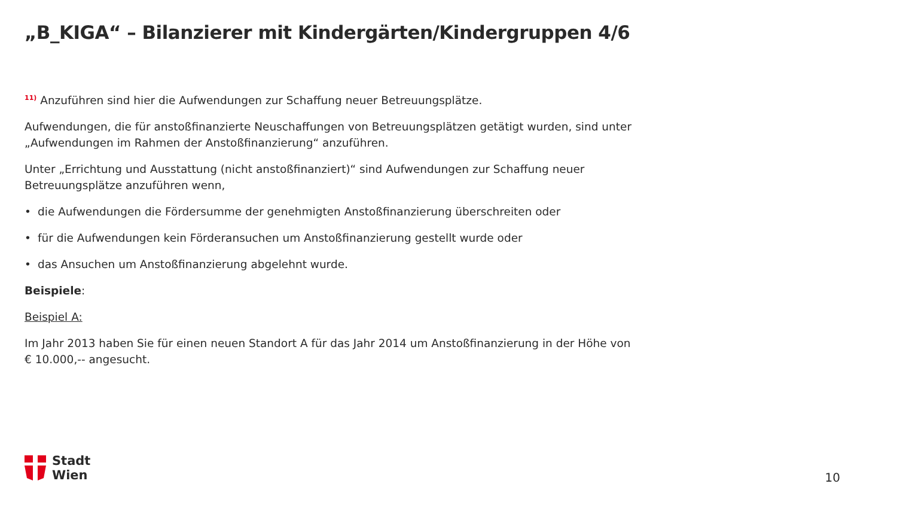„B_KIGA“ – Bilanzierer mit Kindergärten/Kindergruppen 4/6
<sup>11)</sup> Anzuführen sind hier die Aufwendungen zur Schaffung neuer Betreuungsplätze.
Aufwendungen, die für anstoßfinanzierte Neuschaffungen von Betreuungsplätzen getätigt wurden, sind unter „Aufwendungen im Rahmen der Anstoßfinanzierung“ anzuführen.
Unter „Errichtung und Ausstattung (nicht anstoßfinanziert)“ sind Aufwendungen zur Schaffung neuer Betreuungsplätze anzuführen wenn,
• die Aufwendungen die Fördersumme der genehmigten Anstoßfinanzierung überschreiten oder
• für die Aufwendungen kein Förderansuchen um Anstoßfinanzierung gestellt wurde oder
• das Ansuchen um Anstoßfinanzierung abgelehnt wurde.
Beispiele:
Beispiel A:
Im Jahr 2013 haben Sie für einen neuen Standort A für das Jahr 2014 um Anstoßfinanzierung in der Höhe von € 10.000,-- angesucht.
Stadt
Wien
10